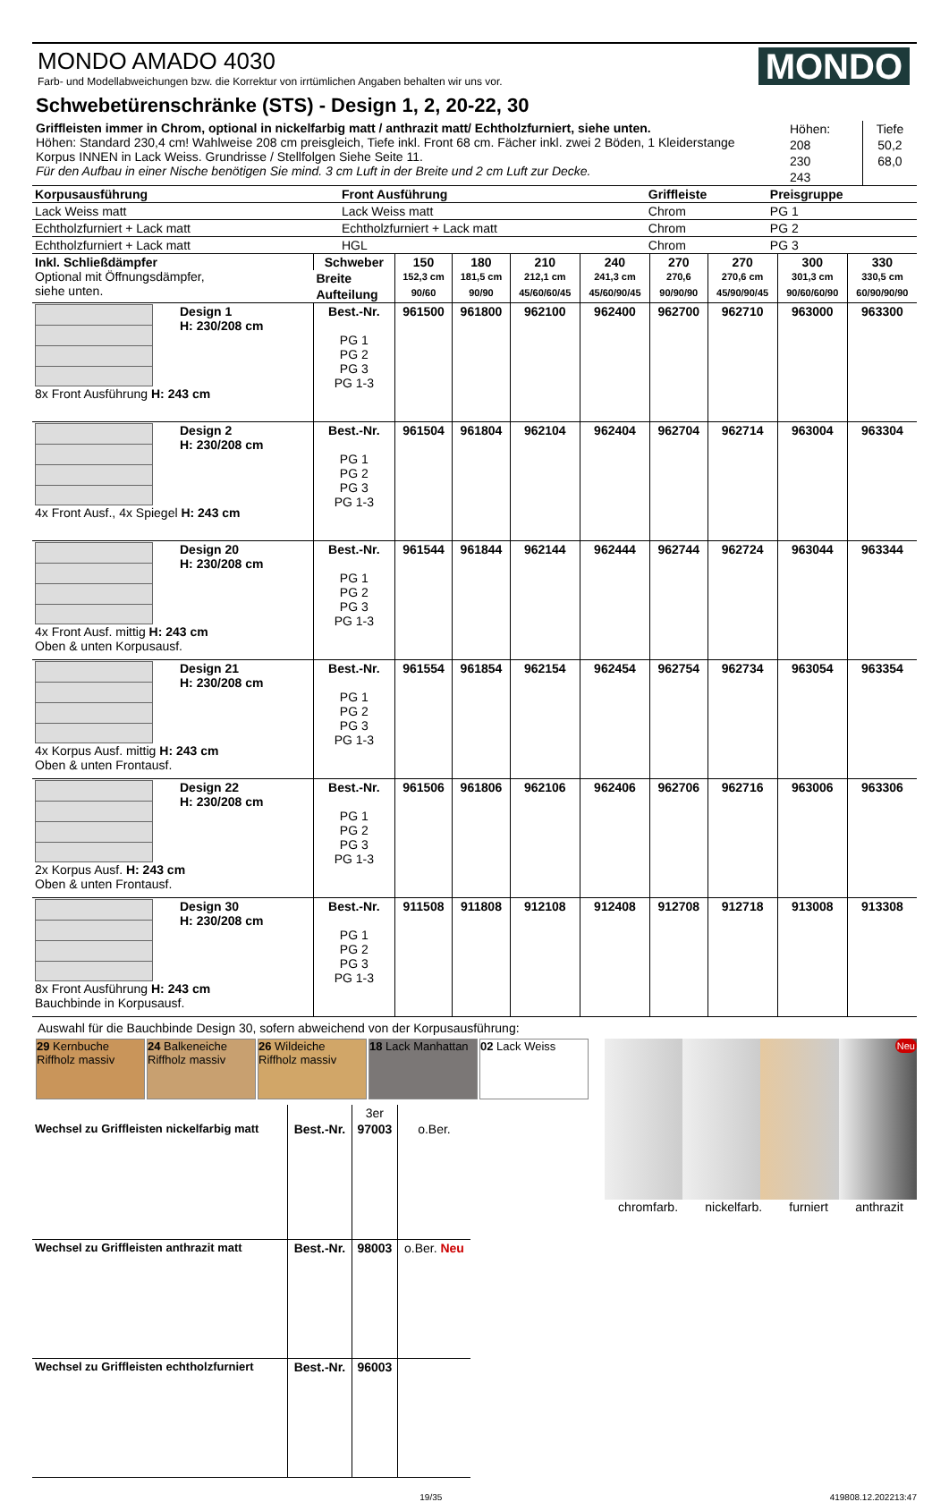MONDO AMADO 4030
Farb- und Modellabweichungen bzw. die Korrektur von irrtümlichen Angaben behalten wir uns vor.
MONDO
Schwebetürenschränke (STS) - Design 1, 2, 20-22, 30
Griffleisten immer in Chrom, optional in nickelfarbig matt / anthrazit matt/ Echtholzfurniert, siehe unten.
Höhen: Standard 230,4 cm! Wahlweise 208 cm preisgleich, Tiefe inkl. Front 68 cm. Fächer inkl. zwei 2 Böden, 1 Kleiderstange
Korpus INNEN in Lack Weiss. Grundrisse / Stellfolgen Siehe Seite 11.
Für den Aufbau in einer Nische benötigen Sie mind. 3 cm Luft in der Breite und 2 cm Luft zur Decke.
| Höhen: | Tiefe |
| 208 | 50,2 |
| 230 | 68,0 |
| 243 | |
| Korpusausführung | Front Ausführung | Griffleiste | Preisgruppe |
| Lack Weiss matt | Lack Weiss matt | Chrom | PG 1 |
| Echtholzfurniert + Lack matt | Echtholzfurniert + Lack matt | Chrom | PG 2 |
| Echtholzfurniert + Lack matt | HGL | Chrom | PG 3 |
| Inkl. Schließdämpfer Optional mit Öffnungsdämpfer, siehe unten. | Schweber | 150 | 180 | 210 | 240 | 270 | 270 | 300 | 330 |
| | Breite | 152,3 cm | 181,5 cm | 212,1 cm | 241,3 cm | 270,6 | 270,6 cm | 301,3 cm | 330,5 cm |
| | Aufteilung | 90/60 | 90/90 | 45/60/60/45 | 45/60/90/45 | 90/90/90 | 45/90/90/45 | 90/60/60/90 | 60/90/90/90 |
| Design 1 H: 230/208 cm 8x Front Ausführung H: 243 cm | Best.-Nr. PG 1 PG 2 PG 3 PG 1-3 | 961500 | 961800 | 962100 | 962400 | 962700 | 962710 | 963000 | 963300 |
| Design 2 H: 230/208 cm 4x Front Ausf., 4x Spiegel H: 243 cm | Best.-Nr. PG 1 PG 2 PG 3 PG 1-3 | 961504 | 961804 | 962104 | 962404 | 962704 | 962714 | 963004 | 963304 |
| Design 20 H: 230/208 cm 4x Front Ausf. mittig H: 243 cm Oben & unten Korpusausf. | Best.-Nr. PG 1 PG 2 PG 3 PG 1-3 | 961544 | 961844 | 962144 | 962444 | 962744 | 962724 | 963044 | 963344 |
| Design 21 H: 230/208 cm 4x Korpus Ausf. mittig H: 243 cm Oben & unten Frontausf. | Best.-Nr. PG 1 PG 2 PG 3 PG 1-3 | 961554 | 961854 | 962154 | 962454 | 962754 | 962734 | 963054 | 963354 |
| Design 22 H: 230/208 cm 2x Korpus Ausf. H: 243 cm Oben & unten Frontausf. | Best.-Nr. PG 1 PG 2 PG 3 PG 1-3 | 961506 | 961806 | 962106 | 962406 | 962706 | 962716 | 963006 | 963306 |
| Design 30 H: 230/208 cm 8x Front Ausführung H: 243 cm Bauchbinde in Korpusausf. | Best.-Nr. PG 1 PG 2 PG 3 PG 1-3 | 911508 | 911808 | 912108 | 912408 | 912708 | 912718 | 913008 | 913308 |
Auswahl für die Bauchbinde Design 30, sofern abweichend von der Korpusausführung:
29 Kernbuche Riffholz massiv 24 Balkeneiche Riffholz massiv 26 Wildeiche Riffholz massiv 18 Lack Manhattan 02 Lack Weiss
| | | 3er | |
| Wechsel zu Griffleisten nickelfarbig matt | Best.-Nr. | 97003 | o.Ber. |
| Wechsel zu Griffleisten anthrazit matt | Best.-Nr. | 98003 | o.Ber. Neu |
| Wechsel zu Griffleisten echtholzfurniert | Best.-Nr. | 96003 | |
Neu
chromfarb. nickelfarb. furniert anthrazit
19/35 419808.12.202213:47